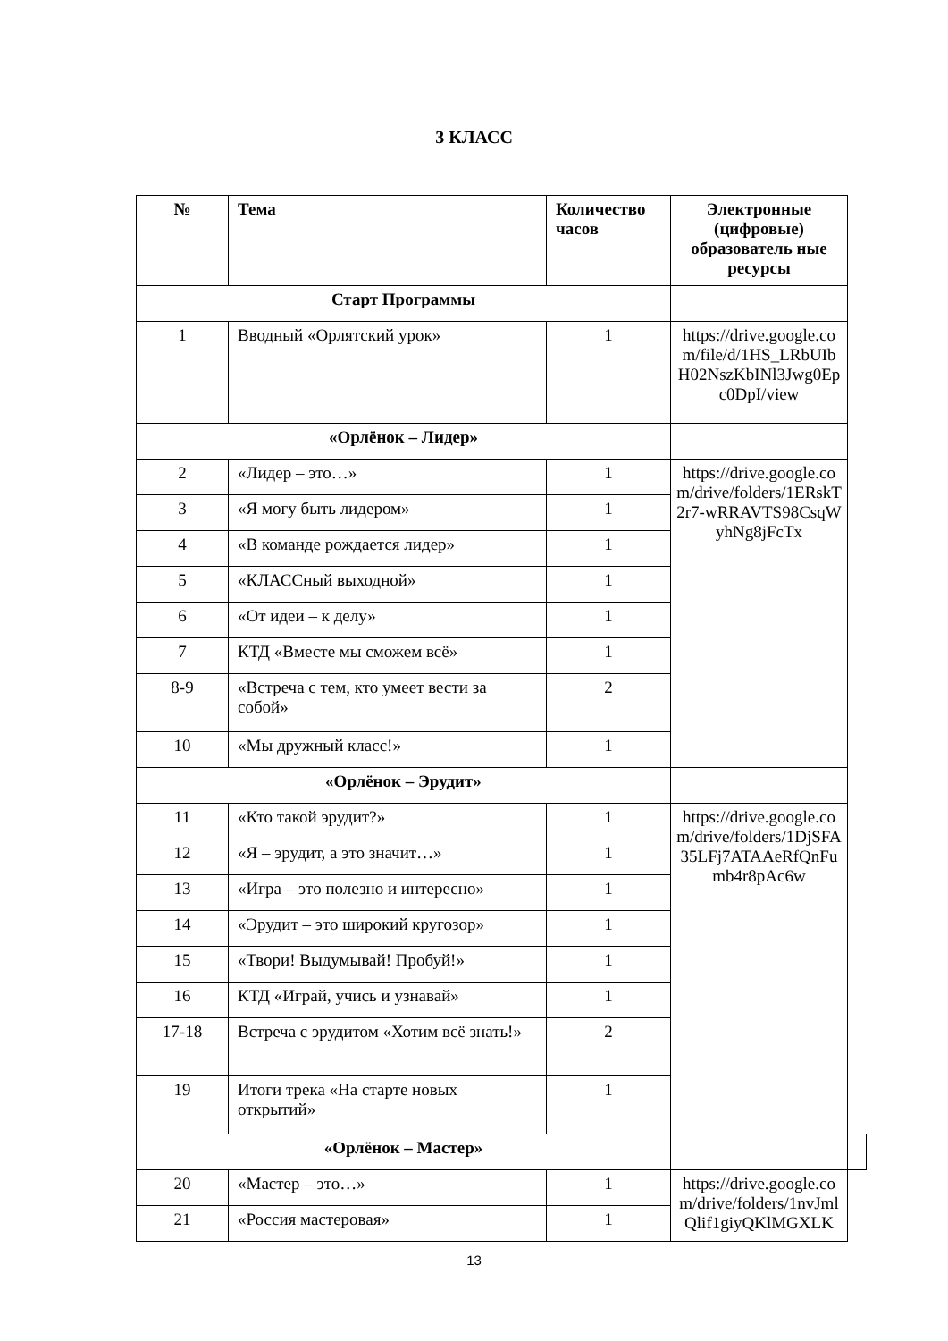3 КЛАСС
| № | Тема | Количество часов | Электронные (цифровые) образователь ные ресурсы | |
| --- | --- | --- | --- | --- |
| Старт Программы | | | | |
| 1 | Вводный «Орлятский урок» | 1 | https://drive.google.com/file/d/1HS_LRbUIbH02NszKbINl3Jwg0Epc0DpI/view | |
| «Орлёнок – Лидер» | | | | |
| 2 | «Лидер – это…» | 1 | https://drive.google.com/drive/folders/1ERskT2r7-wRRAVTS98CsqWyhNg8jFcTx | |
| 3 | «Я могу быть лидером» | 1 | | |
| 4 | «В команде рождается лидер» | 1 | | |
| 5 | «КЛАССный выходной» | 1 | | |
| 6 | «От идеи – к делу» | 1 | | |
| 7 | КТД «Вместе мы сможем всё» | 1 | | |
| 8-9 | «Встреча с тем, кто умеет вести за собой» | 2 | | |
| 10 | «Мы дружный класс!» | 1 | | |
| «Орлёнок – Эрудит» | | | | |
| 11 | «Кто такой эрудит?» | 1 | https://drive.google.com/drive/folders/1DjSFA35LFj7ATAAeRfQnFumb4r8pAc6w | |
| 12 | «Я – эрудит, а это значит…» | 1 | | |
| 13 | «Игра – это полезно и интересно» | 1 | | |
| 14 | «Эрудит – это широкий кругозор» | 1 | | |
| 15 | «Твори! Выдумывай! Пробуй!» | 1 | | |
| 16 | КТД «Играй, учись и узнавай» | 1 | | |
| 17-18 | Встреча с эрудитом «Хотим всё знать!» | 2 | | |
| 19 | Итоги трека «На старте новых открытий» | 1 | | |
| «Орлёнок – Мастер» | | | | |
| 20 | «Мастер – это…» | 1 | https://drive.google.com/drive/folders/1nvJmlQlif1giyQKlMGXLK | |
| 21 | «Россия мастеровая» | 1 | | |
13